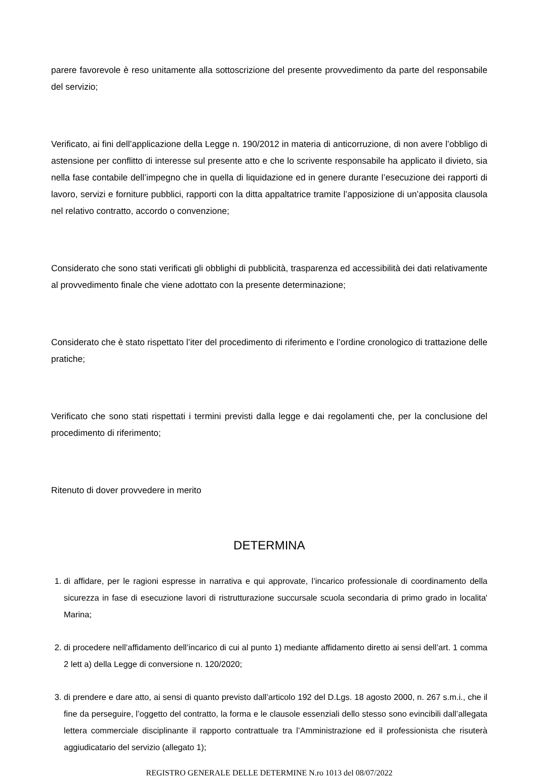parere favorevole è reso unitamente alla sottoscrizione del presente provvedimento da parte del responsabile del servizio;
Verificato, ai fini dell’applicazione della Legge n. 190/2012 in materia di anticorruzione, di non avere l’obbligo di astensione per conflitto di interesse sul presente atto e che lo scrivente responsabile ha applicato il divieto, sia nella fase contabile dell’impegno che in quella di liquidazione ed in genere durante l’esecuzione dei rapporti di lavoro, servizi e forniture pubblici, rapporti con la ditta appaltatrice tramite l’apposizione di un’apposita clausola nel relativo contratto, accordo o convenzione;
Considerato che sono stati verificati gli obblighi di pubblicità, trasparenza ed accessibilità dei dati relativamente al provvedimento finale che viene adottato con la presente determinazione;
Considerato che è stato rispettato l’iter del procedimento di riferimento e l’ordine cronologico di trattazione delle pratiche;
Verificato che sono stati rispettati i termini previsti dalla legge e dai regolamenti che, per la conclusione del procedimento di riferimento;
Ritenuto di dover provvedere in merito
DETERMINA
1. di affidare, per le ragioni espresse in narrativa e qui approvate, l’incarico professionale di coordinamento della sicurezza in fase di esecuzione lavori di ristrutturazione succursale scuola secondaria di primo grado in localita' Marina;
2. di procedere nell’affidamento dell’incarico di cui al punto 1) mediante affidamento diretto ai sensi dell’art. 1 comma 2 lett a) della Legge di conversione n. 120/2020;
3. di prendere e dare atto, ai sensi di quanto previsto dall’articolo 192 del D.Lgs. 18 agosto 2000, n. 267 s.m.i., che il fine da perseguire, l’oggetto del contratto, la forma e le clausole essenziali dello stesso sono evincibili dall’allegata lettera commerciale disciplinante il rapporto contrattuale tra l’Amministrazione ed il professionista che risuterà aggiudicatario del servizio (allegato 1);
REGISTRO GENERALE DELLE DETERMINE N.ro 1013 del 08/07/2022